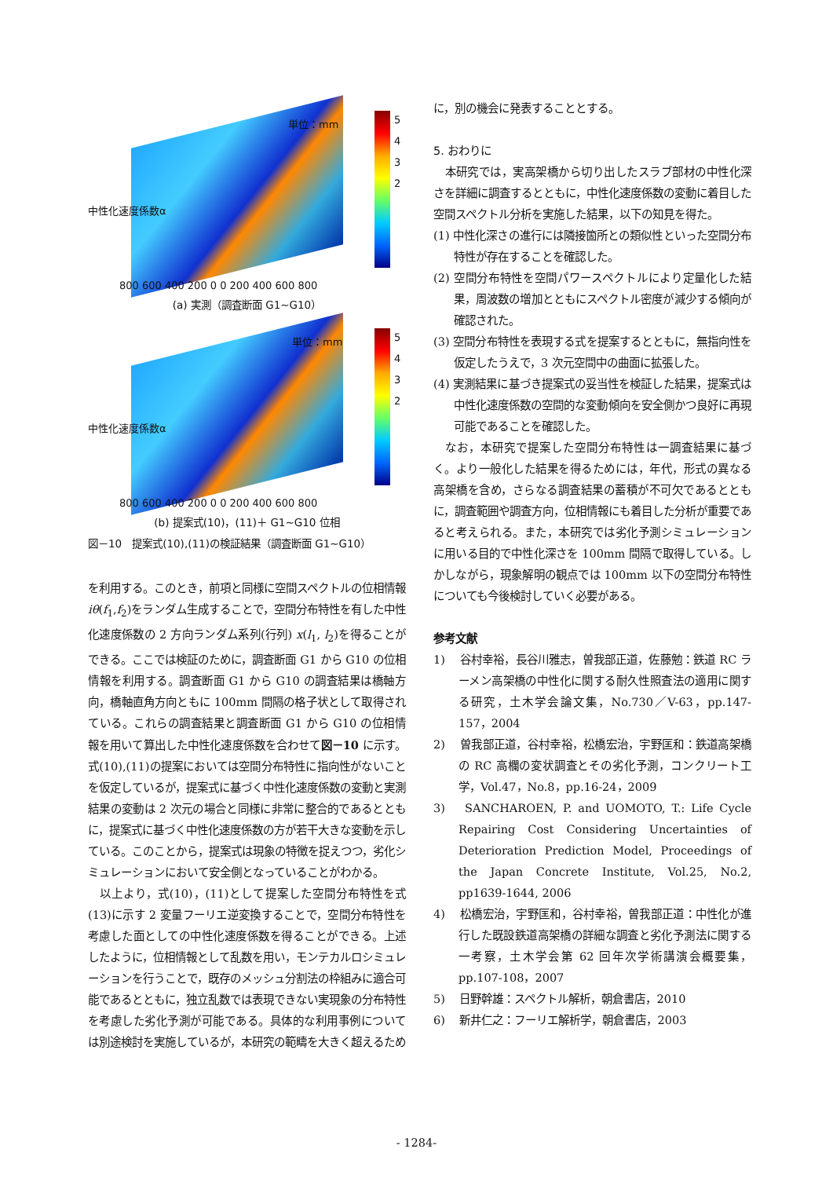単位：mm
中性化速度係数α
5 4 3 2
800 600 400 200 0 0 200 400 600 800
(a) 実測（調査断面 G1~G10）
単位：mm
中性化速度係数α
5 4 3 2
800 600 400 200 0 0 200 400 600 800
(b) 提案式(10)，(11)＋ G1~G10 位相
図－10　提案式(10),(11)の検証結果（調査断面 G1~G10）
を利用する。このとき，前項と同様に空間スペクトルの位相情報 iθ(f<sub>1</sub>,f<sub>2</sub>)をランダム生成することで，空間分布特性を有した中性化速度係数の 2 方向ランダム系列(行列) x(l<sub>1</sub>, l<sub>2</sub>)を得ることができる。ここでは検証のために，調査断面 G1 から G10 の位相情報を利用する。調査断面 G1 から G10 の調査結果は橋軸方向，橋軸直角方向ともに 100mm 間隔の格子状として取得されている。これらの調査結果と調査断面 G1 から G10 の位相情報を用いて算出した中性化速度係数を合わせて図－10 に示す。式(10),(11)の提案においては空間分布特性に指向性がないことを仮定しているが，提案式に基づく中性化速度係数の変動と実測結果の変動は 2 次元の場合と同様に非常に整合的であるとともに，提案式に基づく中性化速度係数の方が若干大きな変動を示している。このことから，提案式は現象の特徴を捉えつつ，劣化シミュレーションにおいて安全側となっていることがわかる。
以上より，式(10)，(11)として提案した空間分布特性を式(13)に示す 2 変量フーリエ逆変換することで，空間分布特性を考慮した面としての中性化速度係数を得ることができる。上述したように，位相情報として乱数を用い，モンテカルロシミュレーションを行うことで，既存のメッシュ分割法の枠組みに適合可能であるとともに，独立乱数では表現できない実現象の分布特性を考慮した劣化予測が可能である。具体的な利用事例については別途検討を実施しているが，本研究の範疇を大きく超えるため
に，別の機会に発表することとする。
5. おわりに
本研究では，実高架橋から切り出したスラブ部材の中性化深さを詳細に調査するとともに，中性化速度係数の変動に着目した空間スペクトル分析を実施した結果，以下の知見を得た。
(1) 中性化深さの進行には隣接箇所との類似性といった空間分布特性が存在することを確認した。
(2) 空間分布特性を空間パワースペクトルにより定量化した結果，周波数の増加とともにスペクトル密度が減少する傾向が確認された。
(3) 空間分布特性を表現する式を提案するとともに，無指向性を仮定したうえで，3 次元空間中の曲面に拡張した。
(4) 実測結果に基づき提案式の妥当性を検証した結果，提案式は中性化速度係数の空間的な変動傾向を安全側かつ良好に再現可能であることを確認した。
なお，本研究で提案した空間分布特性は一調査結果に基づく。より一般化した結果を得るためには，年代，形式の異なる高架橋を含め，さらなる調査結果の蓄積が不可欠であるとともに，調査範囲や調査方向，位相情報にも着目した分析が重要であると考えられる。また，本研究では劣化予測シミュレーションに用いる目的で中性化深さを 100mm 間隔で取得している。しかしながら，現象解明の観点では 100mm 以下の空間分布特性についても今後検討していく必要がある。
参考文献
1) 　谷村幸裕，長谷川雅志，曽我部正道，佐藤勉：鉄道 RC ラーメン高架橋の中性化に関する耐久性照査法の適用に関する研究，土木学会論文集，No.730／V-63，pp.147-157，2004
2) 　曽我部正道，谷村幸裕，松橋宏治，宇野匡和：鉄道高架橋の RC 高欄の変状調査とその劣化予測，コンクリート工学，Vol.47，No.8，pp.16-24，2009
3) 　SANCHAROEN, P. and UOMOTO, T.: Life Cycle Repairing Cost Considering Uncertainties of Deterioration Prediction Model, Proceedings of the Japan Concrete Institute, Vol.25, No.2, pp1639-1644, 2006
4) 　松橋宏治，宇野匡和，谷村幸裕，曽我部正道：中性化が進行した既設鉄道高架橋の詳細な調査と劣化予測法に関する一考察，土木学会第 62 回年次学術講演会概要集，pp.107-108，2007
5) 　日野幹雄：スペクトル解析，朝倉書店，2010
6) 　新井仁之：フーリエ解析学，朝倉書店，2003
- 1284-